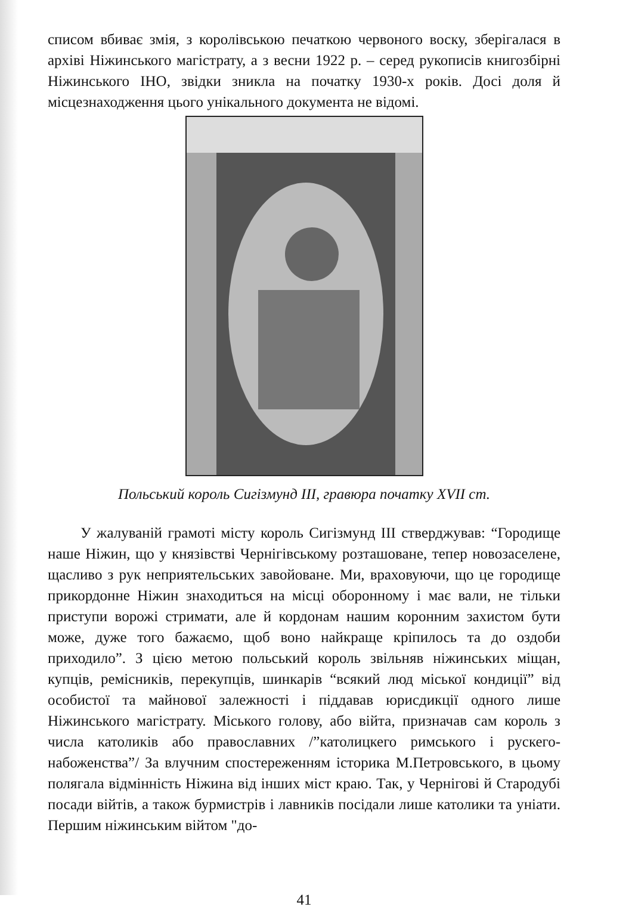списом вбиває змія, з королівською печаткою червоного воску, зберігалася в архіві Ніжинського магістрату, а з весни 1922 р. – серед рукописів книгозбірні Ніжинського ІНО, звідки зникла на початку 1930-х років. Досі доля й місцезнаходження цього унікального документа не відомі.
Польський король Сигізмунд III, гравюра початку XVII ст.
У жалуваній грамоті місту король Сигізмунд III стверджував: “Городище наше Ніжин, що у князівстві Чернігівському розташоване, тепер новозаселене, щасливо з рук неприятельських завойоване. Ми, враховуючи, що це городище прикордонне Ніжин знаходиться на місці оборонному і має вали, не тільки приступи ворожі стримати, але й кордонам нашим коронним захистом бути може, дуже того бажаємо, щоб воно найкраще кріпилось та до оздоби приходило”. З цією метою польський король звільняв ніжинських міщан, купців, ремісників, перекупців, шинкарів “всякий люд міської кондиції” від особистої та майнової залежності і піддавав юрисдикції одного лише Ніжинського магістрату. Міського голову, або війта, призначав сам король з числа католиків або православних /”католицкего римського і рускего- набоженства”/ За влучним спостереженням історика М.Петровського, в цьому полягала відмінність Ніжина від інших міст краю. Так, у Чернігові й Стародубі посади війтів, а також бурмистрів і лавників посідали лише католики та уніати. Першим ніжинським війтом "до-
41